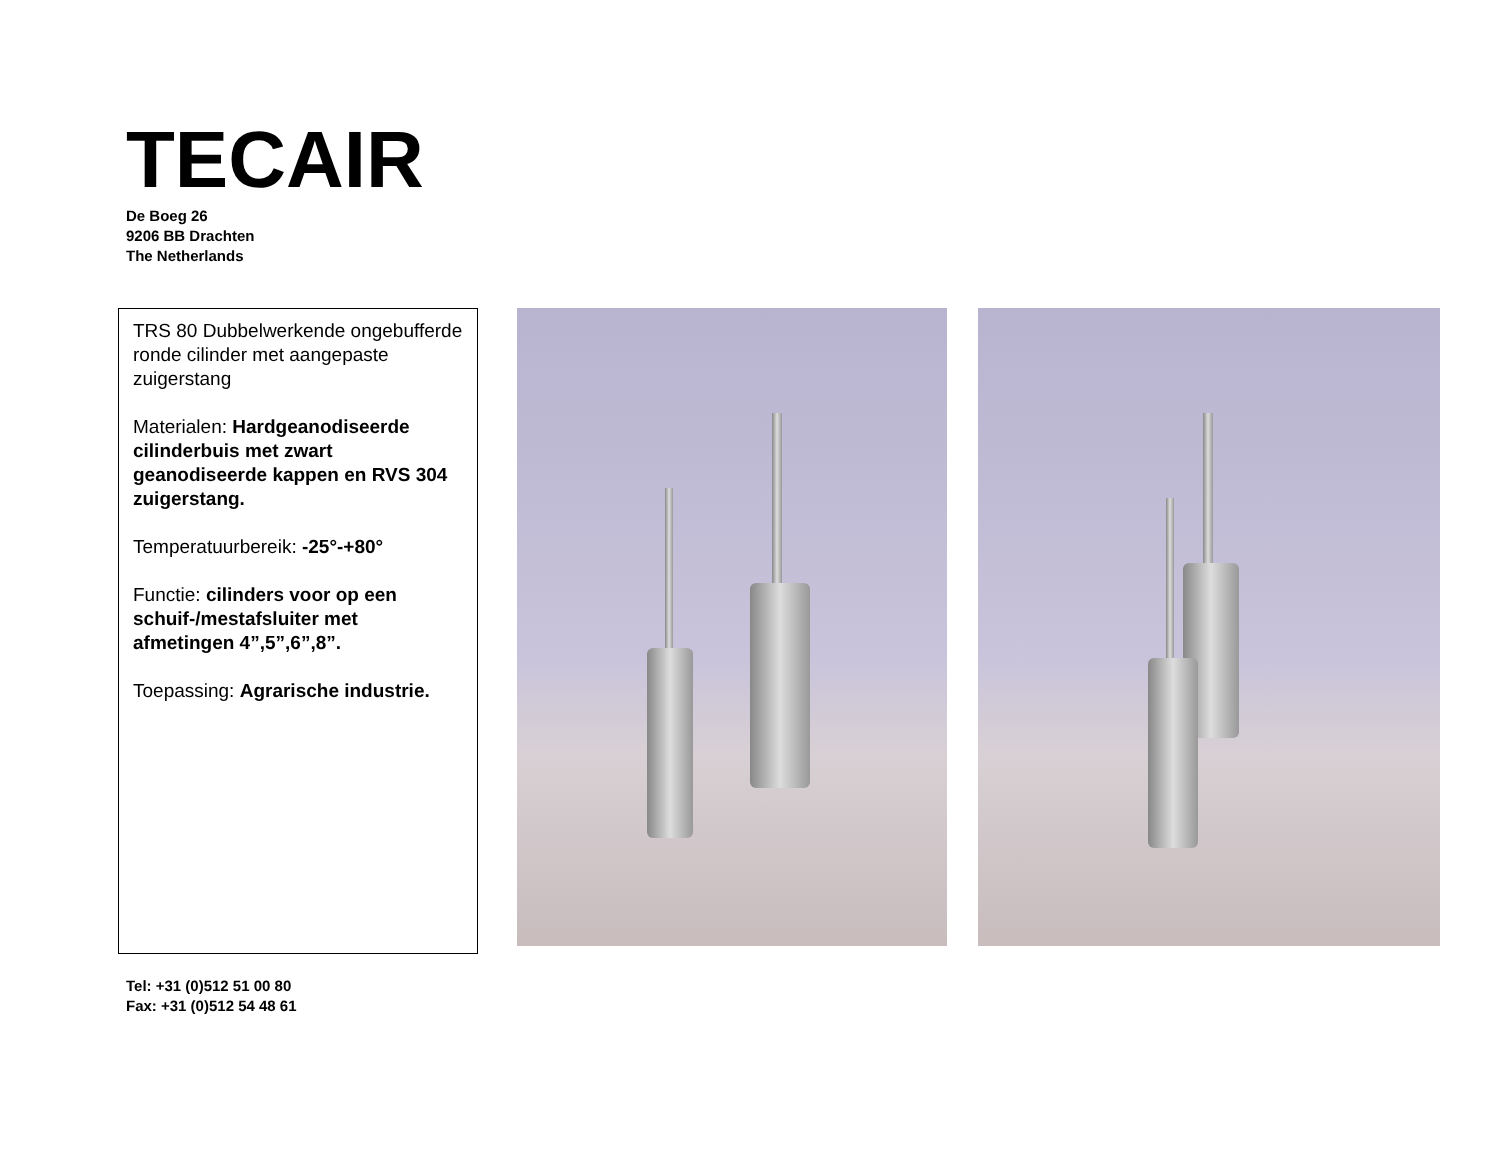TECAIR
De Boeg 26
9206 BB Drachten
The Netherlands
TRS 80 Dubbelwerkende ongebufferde ronde cilinder met aangepaste zuigerstang
Materialen: Hardgeanodiseerde cilinderbuis met zwart geanodiseerde kappen en RVS 304 zuigerstang.
Temperatuurbereik: -25°-+80°
Functie: cilinders voor op een schuif-/mestafsluiter met afmetingen 4”,5”,6”,8”.
Toepassing: Agrarische industrie.
Tel: +31 (0)512 51 00 80
Fax: +31 (0)512 54 48 61